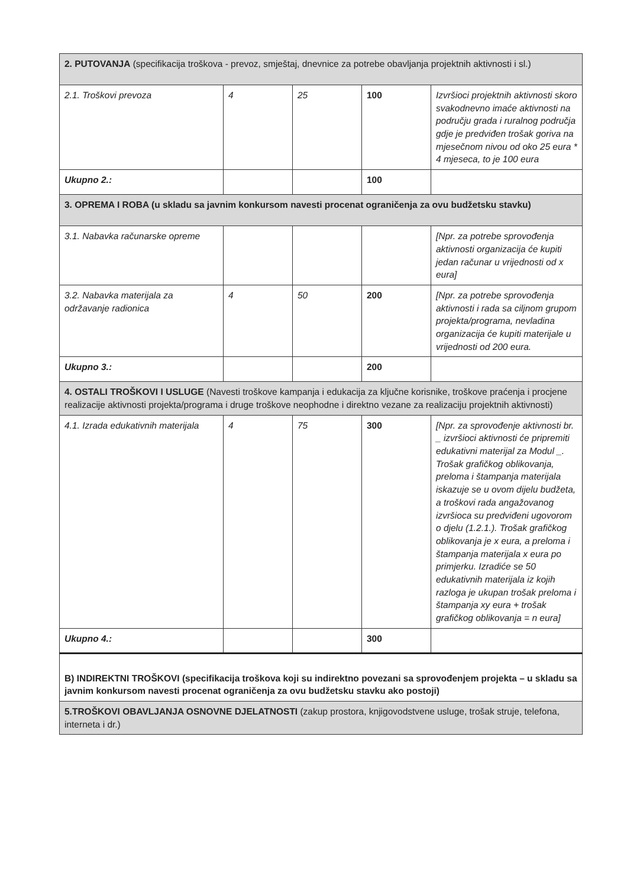| 2. PUTOVANJA (specifikacija troškova - prevoz, smještaj, dnevnice za potrebe obavljanja projektnih aktivnosti i sl.) | | | | |
| 2.1. Troškovi prevoza | 4 | 25 | 100 | Izvršioci projektnih aktivnosti skoro svakodnevno imaće aktivnosti na području grada i ruralnog područja gdje je predviđen trošak goriva na mjesečnom nivou od oko 25 eura * 4 mjeseca, to je 100 eura |
| Ukupno 2.: | | | 100 | |
| 3. OPREMA I ROBA (u skladu sa javnim konkursom navesti procenat ograničenja za ovu budžetsku stavku) | | | | |
| 3.1. Nabavka računarske opreme | | | | [Npr. za potrebe sprovođenja aktivnosti organizacija će kupiti jedan računar u vrijednosti od x eura] |
| 3.2. Nabavka materijala za održavanje radionica | 4 | 50 | 200 | [Npr. za potrebe sprovođenja aktivnosti i rada sa ciljnom grupom projekta/programa, nevladina organizacija će kupiti materijale u vrijednosti od 200 eura. |
| Ukupno 3.: | | | 200 | |
| 4. OSTALI TROŠKOVI I USLUGE (Navesti troškove kampanja i edukacija za ključne korisnike, troškove praćenja i procjene realizacije aktivnosti projekta/programa i druge troškove neophodne i direktno vezane za realizaciju projektnih aktivnosti) | | | | |
| 4.1. Izrada edukativnih materijala | 4 | 75 | 300 | [Npr. za sprovođenje aktivnosti br. _ izvršioci aktivnosti će pripremiti edukativni materijal za Modul _. Trošak grafičkog oblikovanja, preloma i štampanja materijala iskazuje se u ovom dijelu budžeta, a troškovi rada angažovanog izvršioca su predviđeni ugovorom o djelu (1.2.1.). Trošak grafičkog oblikovanja je x eura, a preloma i štampanja materijala x eura po primjerku. Izradiće se 50 edukativnih materijala iz kojih razloga je ukupan trošak preloma i štampanja xy eura + trošak grafičkog oblikovanja = n eura] |
| Ukupno 4.: | | | 300 | |
| B) INDIREKTNI TROŠKOVI (specifikacija troškova koji su indirektno povezani sa sprovođenjem projekta – u skladu sa javnim konkursom navesti procenat ograničenja za ovu budžetsku stavku ako postoji) | | | | |
| 5.TROŠKOVI OBAVLJANJA OSNOVNE DJELATNOSTI (zakup prostora, knjigovodstvene usluge, trošak struje, telefona, interneta i dr.) | | | | |